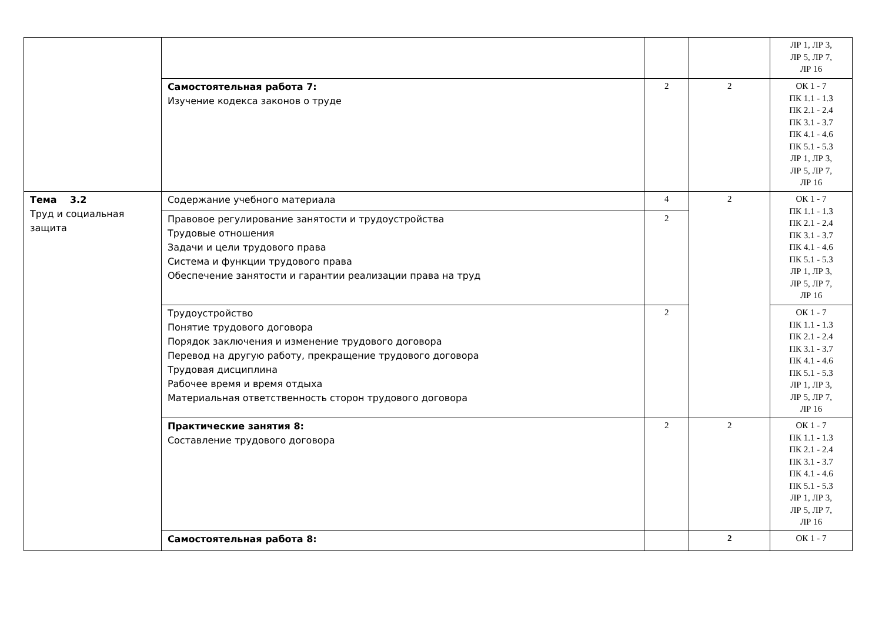| | | | | ЛР 1, ЛР 3, ЛР 5, ЛР 7, ЛР 16 |
| | Самостоятельная работа 7: Изучение кодекса законов о труде | 2 | 2 | ОК 1 - 7 ПК 1.1 - 1.3 ПК 2.1 - 2.4 ПК 3.1 - 3.7 ПК 4.1 - 4.6 ПК 5.1 - 5.3 ЛР 1, ЛР 3, ЛР 5, ЛР 7, ЛР 16 |
| Тема 3.2 Труд и социальная защита | Содержание учебного материала | 4 | 2 | ОК 1 - 7 ПК 1.1 - 1.3 ПК 2.1 - 2.4 ПК 3.1 - 3.7 ПК 4.1 - 4.6 ПК 5.1 - 5.3 ЛР 1, ЛР 3, ЛР 5, ЛР 7, ЛР 16 |
| | Правовое регулирование занятости и трудоустройства Трудовые отношения Задачи и цели трудового права Система и функции трудового права Обеспечение занятости и гарантии реализации права на труд | 2 | | |
| | Трудоустройство Понятие трудового договора Порядок заключения и изменение трудового договора Перевод на другую работу, прекращение трудового договора Трудовая дисциплина Рабочее время и время отдыха Материальная ответственность сторон трудового договора | 2 | | ОК 1 - 7 ПК 1.1 - 1.3 ПК 2.1 - 2.4 ПК 3.1 - 3.7 ПК 4.1 - 4.6 ПК 5.1 - 5.3 ЛР 1, ЛР 3, ЛР 5, ЛР 7, ЛР 16 |
| | Практические занятия 8: Составление трудового договора | 2 | 2 | ОК 1 - 7 ПК 1.1 - 1.3 ПК 2.1 - 2.4 ПК 3.1 - 3.7 ПК 4.1 - 4.6 ПК 5.1 - 5.3 ЛР 1, ЛР 3, ЛР 5, ЛР 7, ЛР 16 |
| | Самостоятельная работа 8: | | 2 | ОК 1 - 7 |